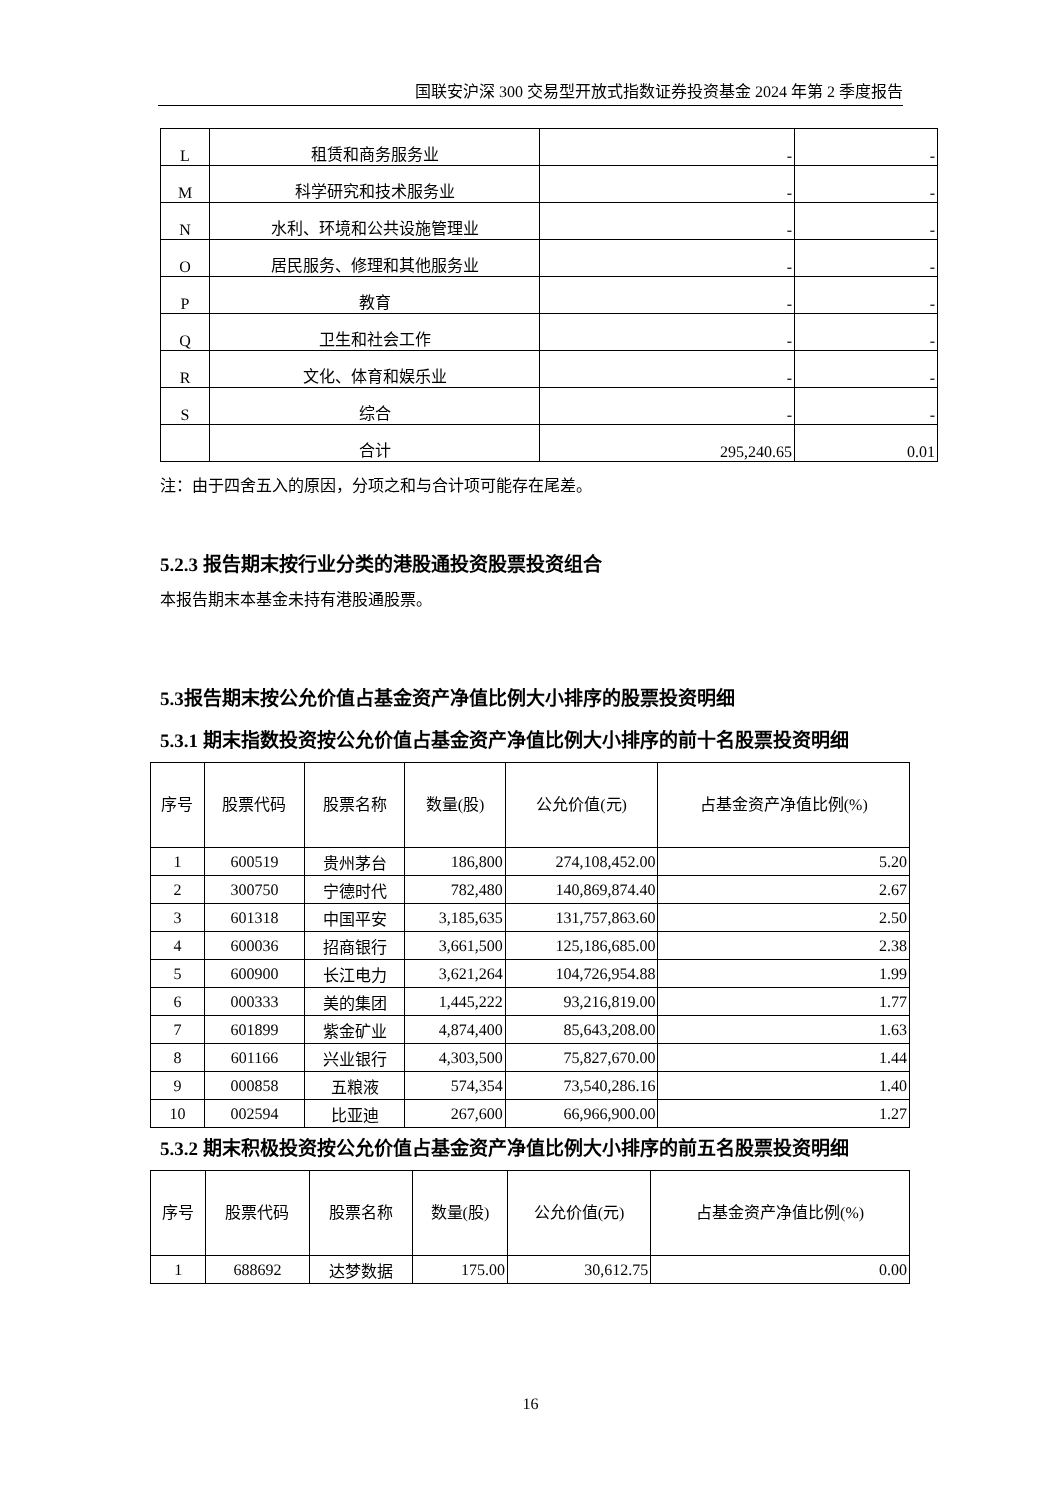国联安沪深 300 交易型开放式指数证券投资基金 2024 年第 2 季度报告
| L | 租赁和商务服务业 | - | - |
| M | 科学研究和技术服务业 | - | - |
| N | 水利、环境和公共设施管理业 | - | - |
| O | 居民服务、修理和其他服务业 | - | - |
| P | 教育 | - | - |
| Q | 卫生和社会工作 | - | - |
| R | 文化、体育和娱乐业 | - | - |
| S | 综合 | - | - |
| | 合计 | 295,240.65 | 0.01 |
注：由于四舍五入的原因，分项之和与合计项可能存在尾差。
5.2.3 报告期末按行业分类的港股通投资股票投资组合
本报告期末本基金未持有港股通股票。
5.3报告期末按公允价值占基金资产净值比例大小排序的股票投资明细
5.3.1 期末指数投资按公允价值占基金资产净值比例大小排序的前十名股票投资明细
| 序号 | 股票代码 | 股票名称 | 数量(股) | 公允价值(元) | 占基金资产净值比例(%) |
| --- | --- | --- | --- | --- | --- |
| 1 | 600519 | 贵州茅台 | 186,800 | 274,108,452.00 | 5.20 |
| 2 | 300750 | 宁德时代 | 782,480 | 140,869,874.40 | 2.67 |
| 3 | 601318 | 中国平安 | 3,185,635 | 131,757,863.60 | 2.50 |
| 4 | 600036 | 招商银行 | 3,661,500 | 125,186,685.00 | 2.38 |
| 5 | 600900 | 长江电力 | 3,621,264 | 104,726,954.88 | 1.99 |
| 6 | 000333 | 美的集团 | 1,445,222 | 93,216,819.00 | 1.77 |
| 7 | 601899 | 紫金矿业 | 4,874,400 | 85,643,208.00 | 1.63 |
| 8 | 601166 | 兴业银行 | 4,303,500 | 75,827,670.00 | 1.44 |
| 9 | 000858 | 五粮液 | 574,354 | 73,540,286.16 | 1.40 |
| 10 | 002594 | 比亚迪 | 267,600 | 66,966,900.00 | 1.27 |
5.3.2 期末积极投资按公允价值占基金资产净值比例大小排序的前五名股票投资明细
| 序号 | 股票代码 | 股票名称 | 数量(股) | 公允价值(元) | 占基金资产净值比例(%) |
| --- | --- | --- | --- | --- | --- |
| 1 | 688692 | 达梦数据 | 175.00 | 30,612.75 | 0.00 |
16